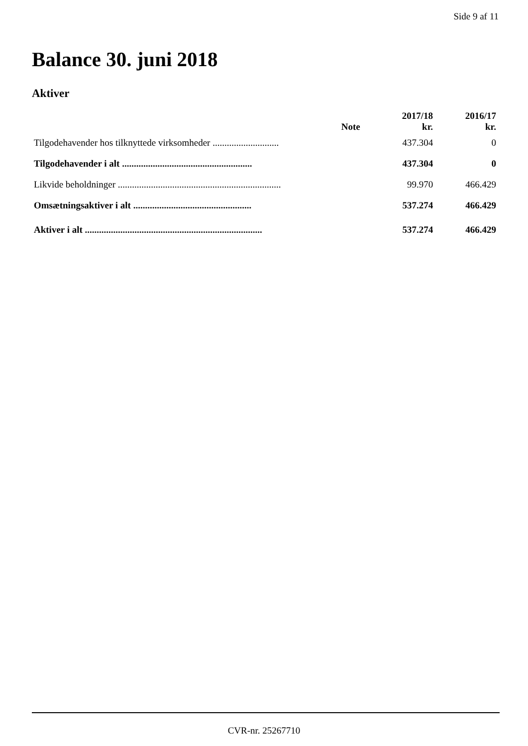Side 9 af 11
Balance 30. juni 2018
Aktiver
| | Note | 2017/18 kr. | 2016/17 kr. |
| --- | --- | --- | --- |
| Tilgodehavender hos tilknyttede virksomheder ............................ | | 437.304 | 0 |
| Tilgodehavender i alt ....................................................... | | 437.304 | 0 |
| Likvide beholdninger ..................................................................... | | 99.970 | 466.429 |
| Omsætningsaktiver i alt .................................................. | | 537.274 | 466.429 |
| Aktiver i alt ........................................................................... | | 537.274 | 466.429 |
CVR-nr. 25267710